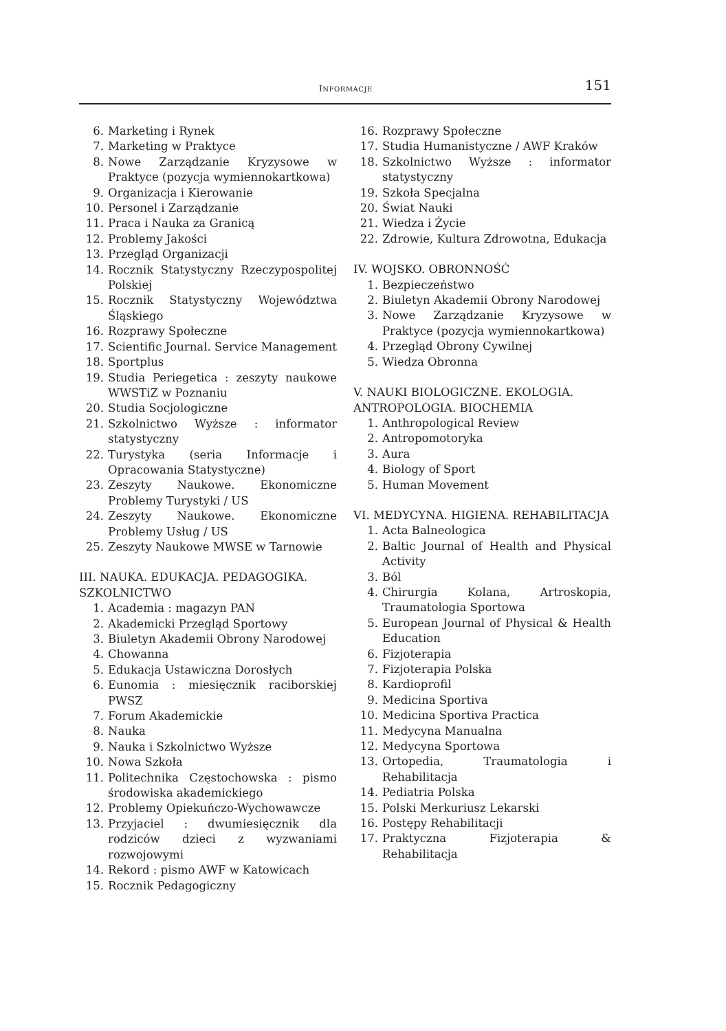INFORMACJE 151
6. Marketing i Rynek
7. Marketing w Praktyce
8. Nowe Zarządzanie Kryzysowe w Praktyce (pozycja wymiennokartkowa)
9. Organizacja i Kierowanie
10. Personel i Zarządzanie
11. Praca i Nauka za Granicą
12. Problemy Jakości
13. Przegląd Organizacji
14. Rocznik Statystyczny Rzeczypospolitej Polskiej
15. Rocznik Statystyczny Województwa Śląskiego
16. Rozprawy Społeczne
17. Scientific Journal. Service Management
18. Sportplus
19. Studia Periegetica : zeszyty naukowe WWSTiZ w Poznaniu
20. Studia Socjologiczne
21. Szkolnictwo Wyższe : informator statystyczny
22. Turystyka (seria Informacje i Opracowania Statystyczne)
23. Zeszyty Naukowe. Ekonomiczne Problemy Turystyki / US
24. Zeszyty Naukowe. Ekonomiczne Problemy Usług / US
25. Zeszyty Naukowe MWSE w Tarnowie
III. NAUKA. EDUKACJA. PEDAGOGIKA. SZKOLNICTWO
1. Academia : magazyn PAN
2. Akademicki Przegląd Sportowy
3. Biuletyn Akademii Obrony Narodowej
4. Chowanna
5. Edukacja Ustawiczna Dorosłych
6. Eunomia : miesięcznik raciborskiej PWSZ
7. Forum Akademickie
8. Nauka
9. Nauka i Szkolnictwo Wyższe
10. Nowa Szkoła
11. Politechnika Częstochowska : pismo środowiska akademickiego
12. Problemy Opiekuńczo-Wychowawcze
13. Przyjaciel : dwumiesięcznik dla rodziców dzieci z wyzwaniami rozwojowymi
14. Rekord : pismo AWF w Katowicach
15. Rocznik Pedagogiczny
16. Rozprawy Społeczne
17. Studia Humanistyczne / AWF Kraków
18. Szkolnictwo Wyższe : informator statystyczny
19. Szkoła Specjalna
20. Świat Nauki
21. Wiedza i Życie
22. Zdrowie, Kultura Zdrowotna, Edukacja
IV. WOJSKO. OBRONNOŚĆ
1. Bezpieczeństwo
2. Biuletyn Akademii Obrony Narodowej
3. Nowe Zarządzanie Kryzysowe w Praktyce (pozycja wymiennokartkowa)
4. Przegląd Obrony Cywilnej
5. Wiedza Obronna
V. NAUKI BIOLOGICZNE. EKOLOGIA. ANTROPOLOGIA. BIOCHEMIA
1. Anthropological Review
2. Antropomotoryka
3. Aura
4. Biology of Sport
5. Human Movement
VI. MEDYCYNA. HIGIENA. REHABILITACJA
1. Acta Balneologica
2. Baltic Journal of Health and Physical Activity
3. Ból
4. Chirurgia Kolana, Artroskopia, Traumatologia Sportowa
5. European Journal of Physical & Health Education
6. Fizjoterapia
7. Fizjoterapia Polska
8. Kardioprofil
9. Medicina Sportiva
10. Medicina Sportiva Practica
11. Medycyna Manualna
12. Medycyna Sportowa
13. Ortopedia, Traumatologia i Rehabilitacja
14. Pediatria Polska
15. Polski Merkuriusz Lekarski
16. Postępy Rehabilitacji
17. Praktyczna Fizjoterapia & Rehabilitacja